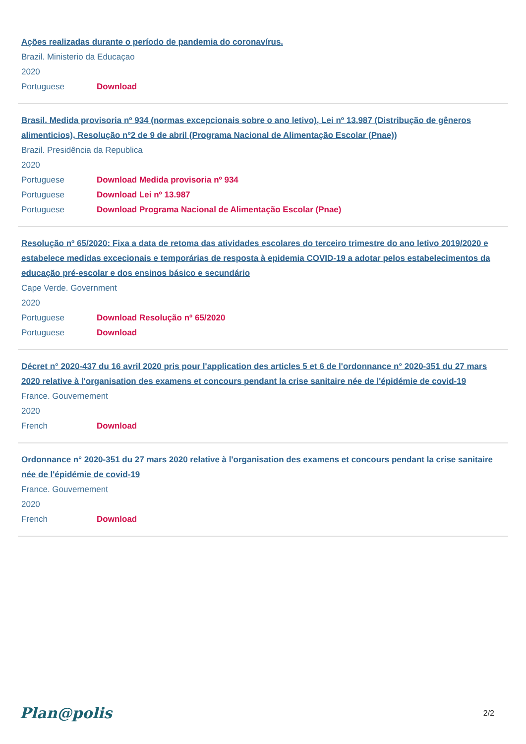Ações realizadas durante o período de pandemia do coronavírus.
Brazil. Ministerio da Educaçao
2020
Portuguese Download
Brasil. Medida provisoria nº 934 (normas excepcionais sobre o ano letivo), Lei nº 13.987 (Distribução de gêneros alimenticios), Resolução nº2 de 9 de abril (Programa Nacional de Alimentação Escolar (Pnae))
Brazil. Presidência da Republica
2020
Portuguese Download Medida provisoria nº 934
Portuguese Download Lei nº 13.987
Portuguese Download Programa Nacional de Alimentação Escolar (Pnae)
Resolução nº 65/2020: Fixa a data de retoma das atividades escolares do terceiro trimestre do ano letivo 2019/2020 e estabelece medidas excecionais e temporárias de resposta à epidemia COVID-19 a adotar pelos estabelecimentos da educação pré-escolar e dos ensinos básico e secundário
Cape Verde. Government
2020
Portuguese Download Resolução nº 65/2020
Portuguese Download
Décret n° 2020-437 du 16 avril 2020 pris pour l'application des articles 5 et 6 de l'ordonnance n° 2020-351 du 27 mars 2020 relative à l'organisation des examens et concours pendant la crise sanitaire née de l'épidémie de covid-19
France. Gouvernement
2020
French Download
Ordonnance n° 2020-351 du 27 mars 2020 relative à l'organisation des examens et concours pendant la crise sanitaire née de l'épidémie de covid-19
France. Gouvernement
2020
French Download
Plan@polis 2/2